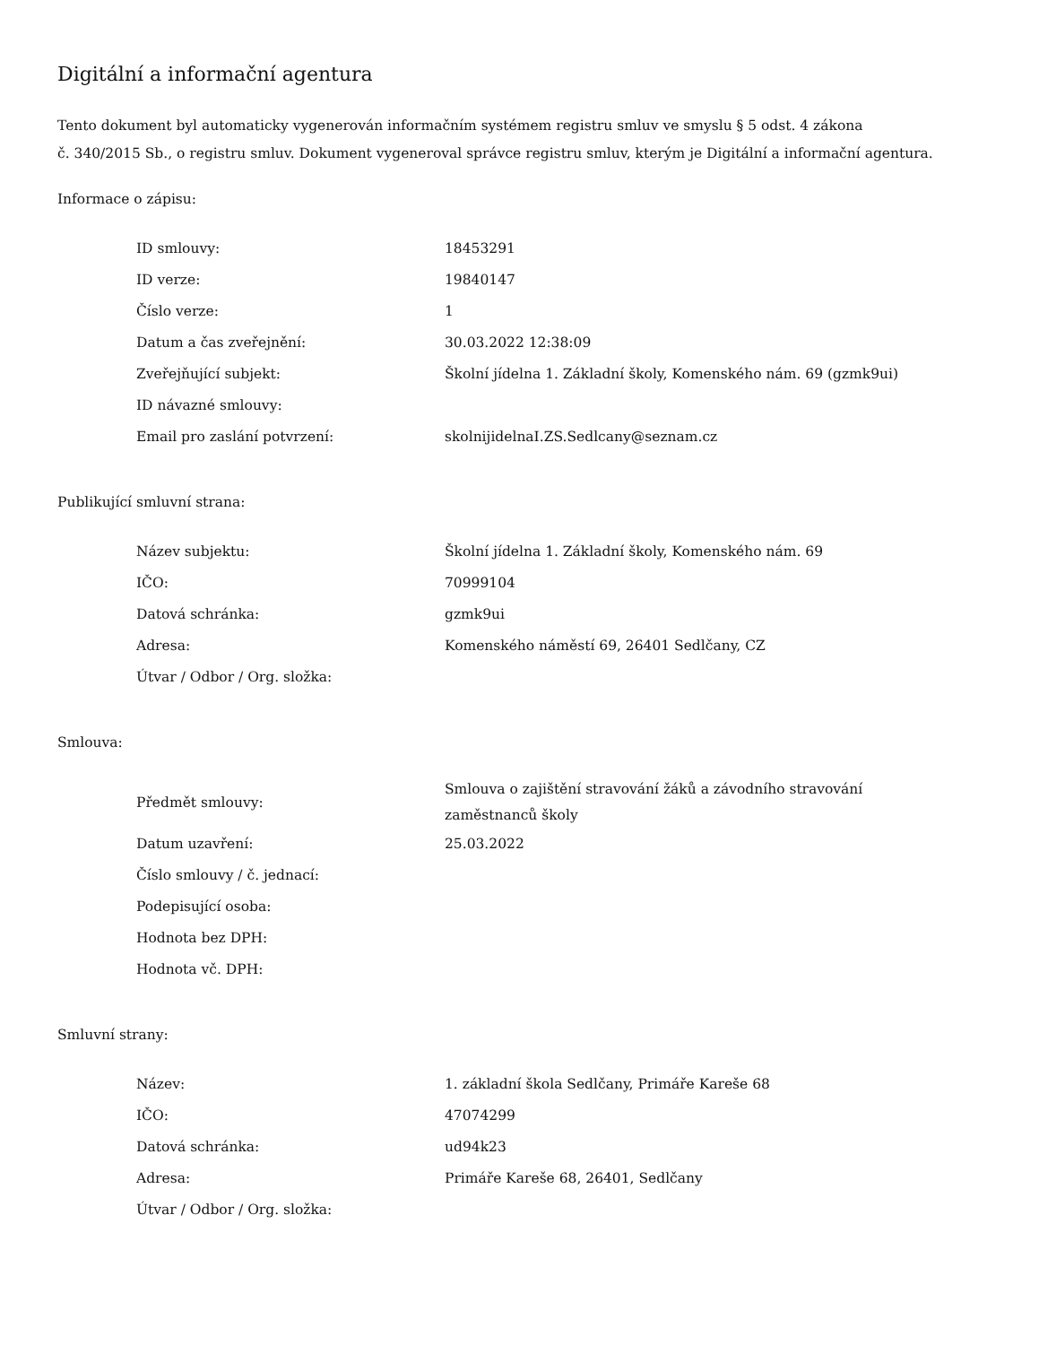Digitální a informační agentura
Tento dokument byl automaticky vygenerován informačním systémem registru smluv ve smyslu § 5 odst. 4 zákona
č. 340/2015 Sb., o registru smluv. Dokument vygeneroval správce registru smluv, kterým je Digitální a informační agentura.
Informace o zápisu:
| ID smlouvy: | 18453291 |
| ID verze: | 19840147 |
| Číslo verze: | 1 |
| Datum a čas zveřejnění: | 30.03.2022 12:38:09 |
| Zveřejňující subjekt: | Školní jídelna 1. Základní školy, Komenského nám. 69 (gzmk9ui) |
| ID návazné smlouvy: | |
| Email pro zaslání potvrzení: | skolnijidelnaI.ZS.Sedlcany@seznam.cz |
Publikující smluvní strana:
| Název subjektu: | Školní jídelna 1. Základní školy, Komenského nám. 69 |
| IČO: | 70999104 |
| Datová schránka: | gzmk9ui |
| Adresa: | Komenského náměstí 69, 26401 Sedlčany, CZ |
| Útvar / Odbor / Org. složka: | |
Smlouva:
| Předmět smlouvy: | Smlouva o zajištění stravování žáků a závodního stravování zaměstnanců školy |
| Datum uzavření: | 25.03.2022 |
| Číslo smlouvy / č. jednací: | |
| Podepisující osoba: | |
| Hodnota bez DPH: | |
| Hodnota vč. DPH: | |
Smluvní strany:
| Název: | 1. základní škola Sedlčany, Primáře Kareše 68 |
| IČO: | 47074299 |
| Datová schránka: | ud94k23 |
| Adresa: | Primáře Kareše 68, 26401, Sedlčany |
| Útvar / Odbor / Org. složka: | |